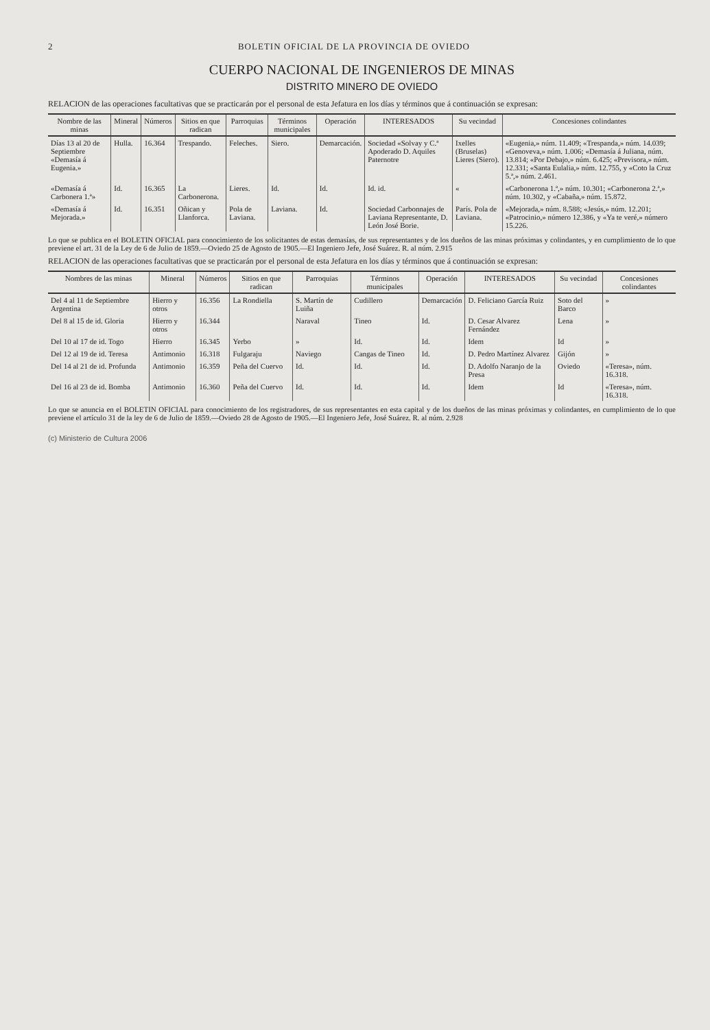2 BOLETIN OFICIAL DE LA PROVINCIA DE OVIEDO
CUERPO NACIONAL DE INGENIEROS DE MINAS
DISTRITO MINERO DE OVIEDO
RELACION de las operaciones facultativas que se practicarán por el personal de esta Jefatura en los días y términos que á continuación se expresan:
| Nombre de las minas | Mineral | Números | Sitios en que radican | Parroquias | Términos municipales | Operación | INTERESADOS | Su vecindad | Concesiones colindantes |
| --- | --- | --- | --- | --- | --- | --- | --- | --- | --- |
| Días 13 al 20 de Septiembre «Demasía á Eugenia.» | Hulla. | 16.364 | Trespando. | Feleches. | Siero. | Demarcación. | Sociedad «Solvay y C.ª Apoderado D. Aquiles Paternotre | Ixelles (Bruselas) Lieres (Siero). | «Eugenia,» núm. 11.409; «Trespanda,» núm. 14.039; «Genoveva,» núm. 1.006; «Demasía á Juliana, núm. 13.814; «Por Debajo,» núm. 6.425; «Previsora,» núm. 12.331; «Santa Eulalia,» núm. 12.755, y «Coto la Cruz 5.ª,» núm. 2.461. |
| «Demasía á Carbonera 1.ª» | Id. | 16.365 | La Carbonerona. | Lieres. | Id. | Id. | Id. id. | « | «Carbonerona 1.ª,» núm. 10.301; «Carbonerona 2.ª,» núm. 10.302, y «Cabaña,» núm. 15.872. |
| «Demasía á Mejorada.» | Id. | 16.351 | Oñican y Llanforca. | Pola de Laviana. | Laviana. | Id. | Sociedad Carbonnajes de Laviana Representante, D. León José Borie. | París. Pola de Laviana. | «Mejorada,» núm. 8.588; «Jesús,» núm. 12.201; «Patrocinio,» número 12.386, y «Ya te veré,» número 15.226. |
Lo que se publica en el BOLETIN OFICIAL para conocimiento de los solicitantes de estas demasías, de sus representantes y de los dueños de las minas próximas y colindantes, y en cumplimiento de lo que previene el art. 31 de la Ley de 6 de Julio de 1859.—Oviedo 25 de Agosto de 1905.—El Ingeniero Jefe, José Suárez. R. al núm. 2.915
RELACION de las operaciones facultativas que se practicarán por el personal de esta Jefatura en los días y términos que á continuación se expresan:
| Nombres de las minas | Mineral | Números | Sitios en que radican | Parroquias | Términos municipales | Operación | INTERESADOS | Su vecindad | Concesiones colindantes |
| --- | --- | --- | --- | --- | --- | --- | --- | --- | --- |
| Del 4 al 11 de Septiembre Argentina | Hierro y otros | 16.356 | La Rondiella | S. Martín de Luiña | Cudillero | Demarcación | D. Feliciano García Ruiz | Soto del Barco | » |
| Del 8 al 15 de id. Gloria | Hierro y otros | 16.344 | | Naraval | Tineo | Id. | D. Cesar Alvarez Fernández | Lena | » |
| Del 10 al 17 de id. Togo | Hierro | 16.345 | Yerbo | » | Id. | Id. | Idem | Id | » |
| Del 12 al 19 de id. Teresa | Antimonio | 16.318 | Fulgaraju | Naviego | Cangas de Tineo | Id. | D. Pedro Martínez Alvarez | Gijón | » |
| Del 14 al 21 de id. Profunda | Antimonio | 16.359 | Peña del Cuervo | Id. | Id. | Id. | D. Adolfo Naranjo de la Presa | Oviedo | «Teresa», núm. 16.318. |
| Del 16 al 23 de id. Bomba | Antimonio | 16.360 | Peña del Cuervo | Id. | Id. | Id. | Idem | Id | «Teresa», núm. 16.318. |
Lo que se anuncia en el BOLETIN OFICIAL para conocimiento de los registradores, de sus representantes en esta capital y de los dueños de las minas próximas y colindantes, en cumplimiento de lo que previene el artículo 31 de la ley de 6 de Julio de 1859.—Oviedo 28 de Agosto de 1905.—El Ingeniero Jefe, José Suárez. R. al núm. 2.928
(c) Ministerio de Cultura 2006